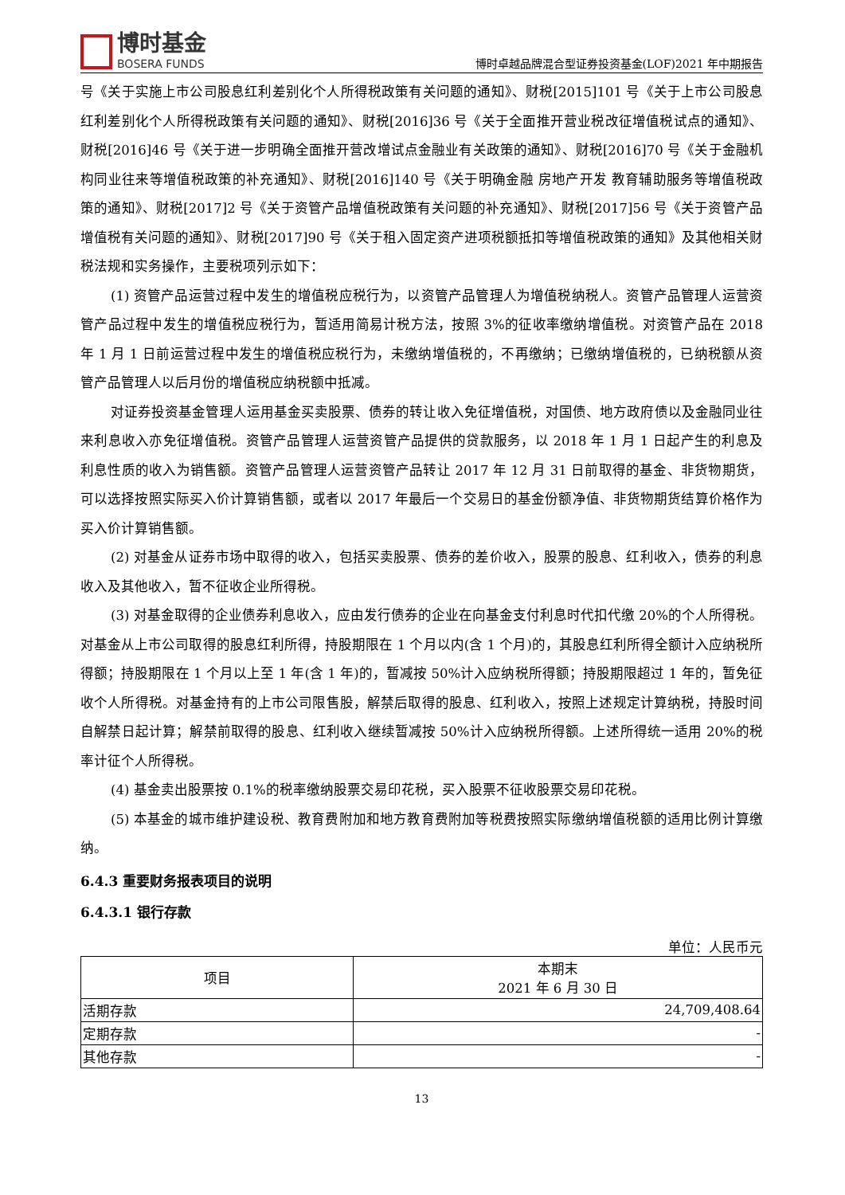博时基金
BOSERA FUNDS
博时卓越品牌混合型证券投资基金(LOF)2021 年中期报告
号《关于实施上市公司股息红利差别化个人所得税政策有关问题的通知》、财税[2015]101 号《关于上市公司股息红利差别化个人所得税政策有关问题的通知》、财税[2016]36 号《关于全面推开营业税改征增值税试点的通知》、财税[2016]46 号《关于进一步明确全面推开营改增试点金融业有关政策的通知》、财税[2016]70 号《关于金融机构同业往来等增值税政策的补充通知》、财税[2016]140 号《关于明确金融 房地产开发 教育辅助服务等增值税政策的通知》、财税[2017]2 号《关于资管产品增值税政策有关问题的补充通知》、财税[2017]56 号《关于资管产品增值税有关问题的通知》、财税[2017]90 号《关于租入固定资产进项税额抵扣等增值税政策的通知》及其他相关财税法规和实务操作，主要税项列示如下：
(1) 资管产品运营过程中发生的增值税应税行为，以资管产品管理人为增值税纳税人。资管产品管理人运营资管产品过程中发生的增值税应税行为，暂适用简易计税方法，按照 3%的征收率缴纳增值税。对资管产品在 2018 年 1 月 1 日前运营过程中发生的增值税应税行为，未缴纳增值税的，不再缴纳；已缴纳增值税的，已纳税额从资管产品管理人以后月份的增值税应纳税额中抵减。
对证券投资基金管理人运用基金买卖股票、债券的转让收入免征增值税，对国债、地方政府债以及金融同业往来利息收入亦免征增值税。资管产品管理人运营资管产品提供的贷款服务，以 2018 年 1 月 1 日起产生的利息及利息性质的收入为销售额。资管产品管理人运营资管产品转让 2017 年 12 月 31 日前取得的基金、非货物期货，可以选择按照实际买入价计算销售额，或者以 2017 年最后一个交易日的基金份额净值、非货物期货结算价格作为买入价计算销售额。
(2) 对基金从证券市场中取得的收入，包括买卖股票、债券的差价收入，股票的股息、红利收入，债券的利息收入及其他收入，暂不征收企业所得税。
(3) 对基金取得的企业债券利息收入，应由发行债券的企业在向基金支付利息时代扣代缴 20%的个人所得税。对基金从上市公司取得的股息红利所得，持股期限在 1 个月以内(含 1 个月)的，其股息红利所得全额计入应纳税所得额；持股期限在 1 个月以上至 1 年(含 1 年)的，暂减按 50%计入应纳税所得额；持股期限超过 1 年的，暂免征收个人所得税。对基金持有的上市公司限售股，解禁后取得的股息、红利收入，按照上述规定计算纳税，持股时间自解禁日起计算；解禁前取得的股息、红利收入继续暂减按 50%计入应纳税所得额。上述所得统一适用 20%的税率计征个人所得税。
(4) 基金卖出股票按 0.1%的税率缴纳股票交易印花税，买入股票不征收股票交易印花税。
(5) 本基金的城市维护建设税、教育费附加和地方教育费附加等税费按照实际缴纳增值税额的适用比例计算缴纳。
6.4.3 重要财务报表项目的说明
6.4.3.1 银行存款
单位：人民币元
| 项目 | 本期末 2021 年 6 月 30 日 |
| --- | --- |
| 活期存款 | 24,709,408.64 |
| 定期存款 | - |
| 其他存款 | - |
13